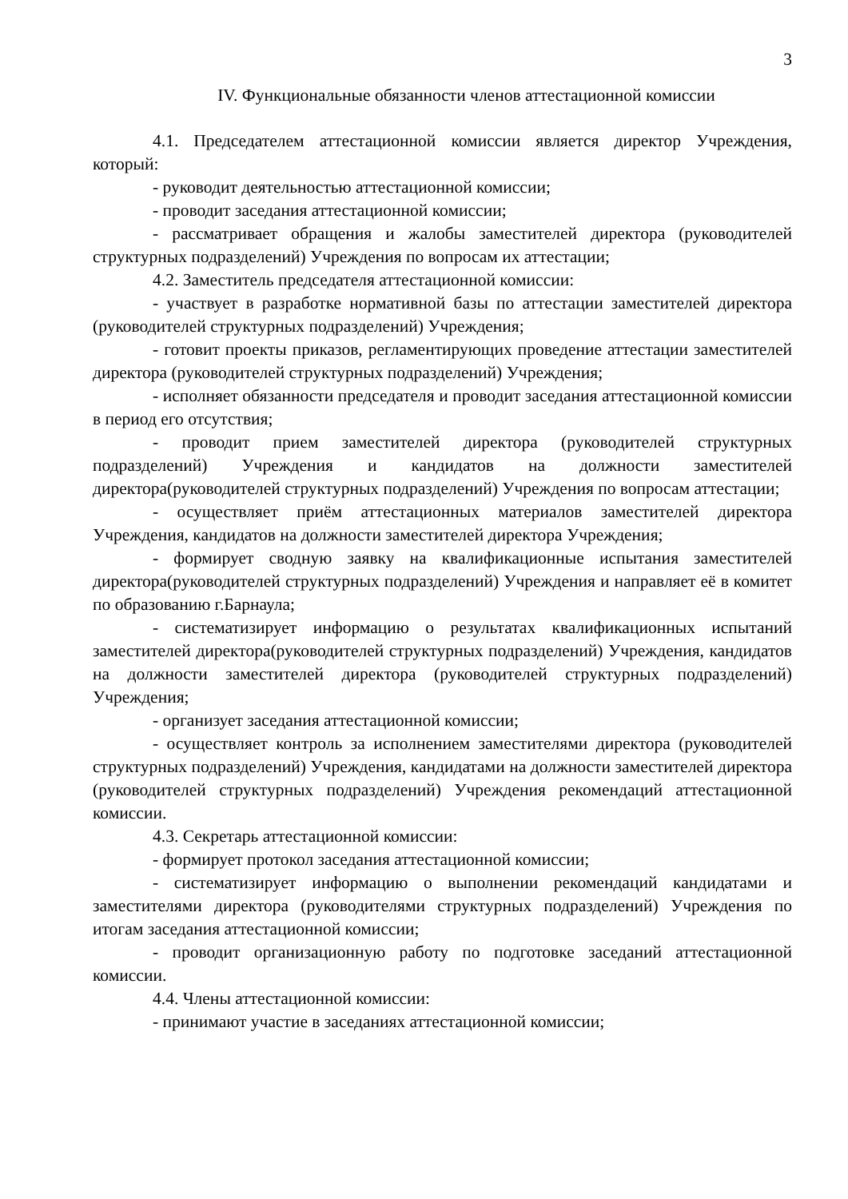3
IV. Функциональные обязанности членов аттестационной комиссии
4.1. Председателем аттестационной комиссии является директор Учреждения, который:
- руководит деятельностью аттестационной комиссии;
- проводит заседания аттестационной комиссии;
- рассматривает обращения и жалобы заместителей директора (руководителей структурных подразделений) Учреждения по вопросам их аттестации;
4.2. Заместитель председателя аттестационной комиссии:
- участвует в разработке нормативной базы по аттестации заместителей директора (руководителей структурных подразделений) Учреждения;
- готовит проекты приказов, регламентирующих проведение аттестации заместителей директора (руководителей структурных подразделений) Учреждения;
- исполняет обязанности председателя и проводит заседания аттестационной комиссии в период его отсутствия;
- проводит прием заместителей директора (руководителей структурных подразделений) Учреждения и кандидатов на должности заместителей директора(руководителей структурных подразделений) Учреждения по вопросам аттестации;
- осуществляет приём аттестационных материалов заместителей директора Учреждения, кандидатов на должности заместителей директора Учреждения;
- формирует сводную заявку на квалификационные испытания заместителей директора(руководителей структурных подразделений) Учреждения и направляет её в комитет по образованию г.Барнаула;
- систематизирует информацию о результатах квалификационных испытаний заместителей директора(руководителей структурных подразделений) Учреждения, кандидатов на должности заместителей директора (руководителей структурных подразделений) Учреждения;
- организует заседания аттестационной комиссии;
- осуществляет контроль за исполнением заместителями директора (руководителей структурных подразделений) Учреждения, кандидатами на должности заместителей директора (руководителей структурных подразделений) Учреждения рекомендаций аттестационной комиссии.
4.3. Секретарь аттестационной комиссии:
- формирует протокол заседания аттестационной комиссии;
- систематизирует информацию о выполнении рекомендаций кандидатами и заместителями директора (руководителями структурных подразделений) Учреждения по итогам заседания аттестационной комиссии;
- проводит организационную работу по подготовке заседаний аттестационной комиссии.
4.4. Члены аттестационной комиссии:
- принимают участие в заседаниях аттестационной комиссии;